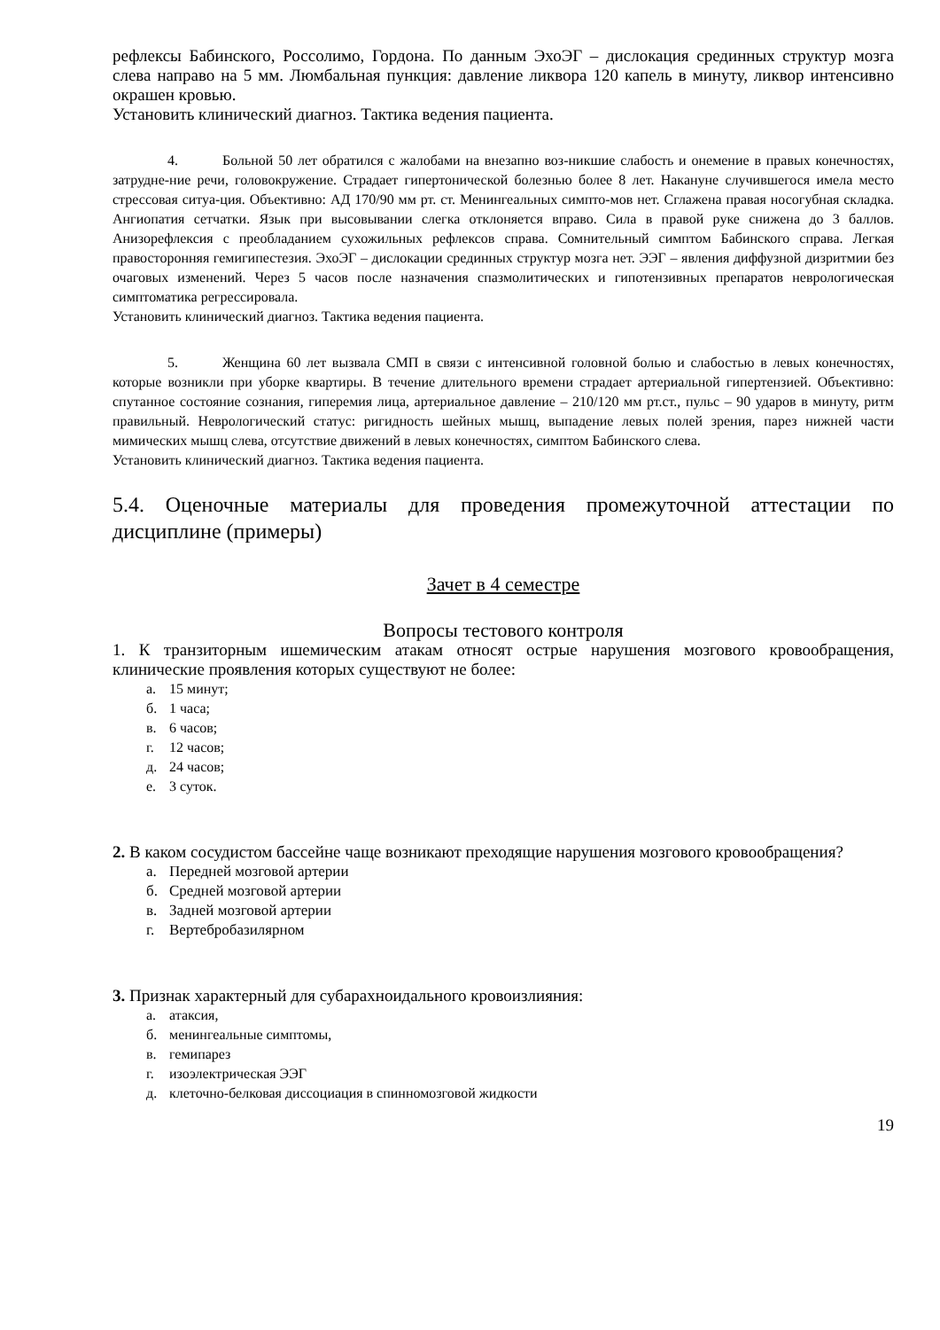рефлексы Бабинского, Россолимо, Гордона. По данным ЭхоЭГ – дислокация срединных структур мозга слева направо на 5 мм. Люмбальная пункция: давление ликвора 120 капель в минуту, ликвор интенсивно окрашен кровью.
Установить клинический диагноз. Тактика ведения пациента.
4. Больной 50 лет обратился с жалобами на внезапно воз-никшие слабость и онемение в правых конечностях, затрудне-ние речи, головокружение. Страдает гипертонической болезнью более 8 лет. Накануне случившегося имела место стрессовая ситуа-ция. Объективно: АД 170/90 мм рт. ст. Менингеальных симпто-мов нет. Сглажена правая носогубная складка. Ангиопатия сетчатки. Язык при высовывании слегка отклоняется вправо. Сила в правой руке снижена до 3 баллов. Анизорефлексия с преобладанием сухожильных рефлексов справа. Сомнительный симптом Бабинского справа. Легкая правосторонняя гемигипестезия. ЭхоЭГ – дислокации срединных структур мозга нет. ЭЭГ – явления диффузной дизритмии без очаговых изменений. Через 5 часов после назначения спазмолитических и гипотензивных препаратов неврологическая симптоматика регрессировала.
Установить клинический диагноз. Тактика ведения пациента.
5. Женщина 60 лет вызвала СМП в связи с интенсивной головной болью и слабостью в левых конечностях, которые возникли при уборке квартиры. В течение длительного времени страдает артериальной гипертензией. Объективно: спутанное состояние сознания, гиперемия лица, артериальное давление – 210/120 мм рт.ст., пульс – 90 ударов в минуту, ритм правильный. Неврологический статус: ригидность шейных мышц, выпадение левых полей зрения, парез нижней части мимических мышц слева, отсутствие движений в левых конечностях, симптом Бабинского слева.
Установить клинический диагноз. Тактика ведения пациента.
5.4. Оценочные материалы для проведения промежуточной аттестации по дисциплине (примеры)
Зачет в 4 семестре
Вопросы тестового контроля
1. К транзиторным ишемическим атакам относят острые нарушения мозгового кровообращения, клинические проявления которых существуют не более:
а. 15 минут;
б. 1 часа;
в. 6 часов;
г. 12 часов;
д. 24 часов;
е. 3 суток.
2. В каком сосудистом бассейне чаще возникают преходящие нарушения мозгового кровообращения?
а. Передней мозговой артерии
б. Средней мозговой артерии
в. Задней мозговой артерии
г. Вертебробазилярном
3. Признак характерный для субарахноидального кровоизлияния:
а. атаксия,
б. менингеальные симптомы,
в. гемипарез
г. изоэлектрическая ЭЭГ
д. клеточно-белковая диссоциация в спинномозговой жидкости
19